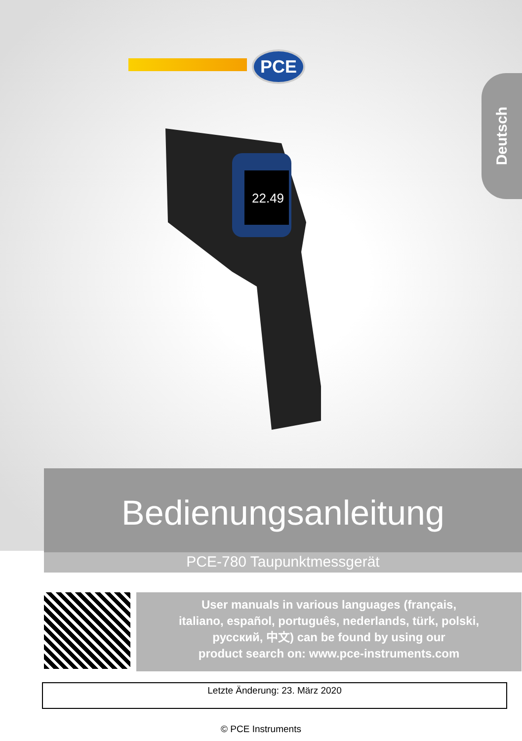PCE
Deutsch
22.49
Bedienungsanleitung
PCE-780 Taupunktmessgerät
User manuals in various languages (français,
italiano, español, português, nederlands, türk, polski,
русский, 中文) can be found by using our
product search on: www.pce-instruments.com
Letzte Änderung: 23. März 2020
© PCE Instruments